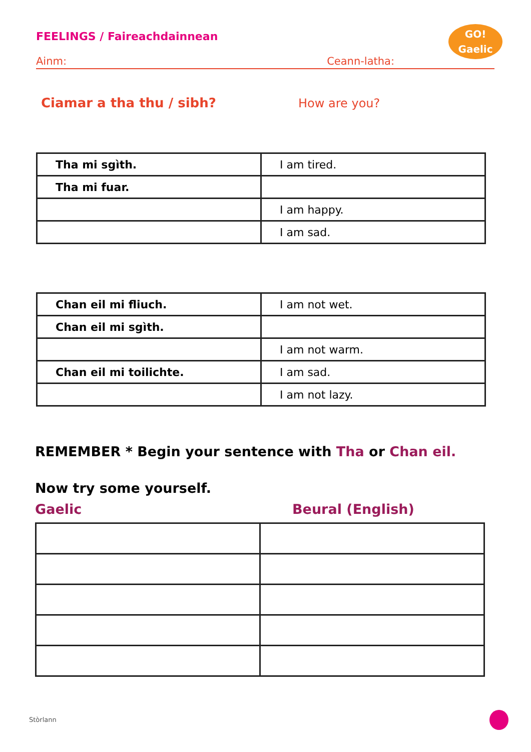FEELINGS / Faireachdainnean
GO!
Gaelic
Ainm: Ceann-latha:
Ciamar a tha thu / sibh? How are you?
| Tha mi sgìth. | I am tired. |
| Tha mi fuar. | |
| | I am happy. |
| | I am sad. |
| Chan eil mi fliuch. | I am not wet. |
| Chan eil mi sgìth. | |
| | I am not warm. |
| Chan eil mi toilichte. | I am sad. |
| | I am not lazy. |
REMEMBER * Begin your sentence with Tha or Chan eil.
Now try some yourself.
Gaelic Beural (English)
Stòrlann